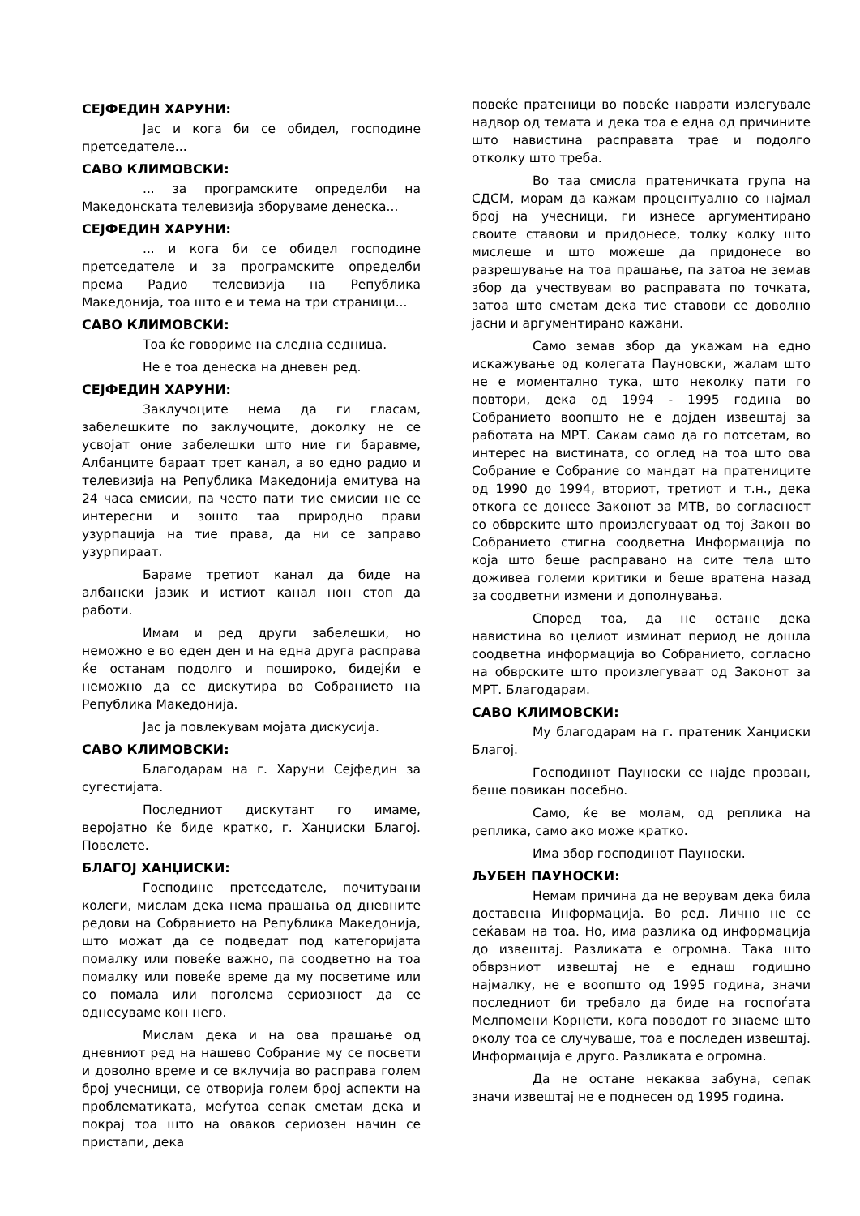СЕЈФЕДИН ХАРУНИ:
Јас и кога би се обидел, господине претседателе...
САВО КЛИМОВСКИ:
... за програмските определби на Македонската телевизија зборуваме денеска...
СЕЈФЕДИН ХАРУНИ:
... и кога би се обидел господине претседателе и за програмските определби према Радио телевизија на Република Македонија, тоа што е и тема на три страници...
САВО КЛИМОВСКИ:
Тоа ќе говориме на следна седница.
Не е тоа денеска на дневен ред.
СЕЈФЕДИН ХАРУНИ:
Заклучоците нема да ги гласам, забелешките по заклучоците, доколку не се усвојат оние забелешки што ние ги баравме, Албанците бараат трет канал, а во едно радио и телевизија на Република Македонија емитува на 24 часа емисии, па често пати тие емисии не се интересни и зошто таа природно прави узурпација на тие права, да ни се заправо узурпираат.
Бараме третиот канал да биде на албански јазик и истиот канал нон стоп да работи.
Имам и ред други забелешки, но неможно е во еден ден и на една друга расправа ќе останам подолго и пошироко, бидејќи е неможно да се дискутира во Собранието на Република Македонија.
Јас ја повлекувам мојата дискусија.
САВО КЛИМОВСКИ:
Благодарам на г. Харуни Сејфедин за сугестијата.
Последниот дискутант го имаме, веројатно ќе биде кратко, г. Ханџиски Благој. Повелете.
БЛАГОЈ ХАНЏИСКИ:
Господине претседателе, почитувани колеги, мислам дека нема прашања од дневните редови на Собранието на Република Македонија, што можат да се подведат под категоријата помалку или повеќе важно, па соодветно на тоа помалку или повеќе време да му посветиме или со помала или поголема сериозност да се однесуваме кон него.
Мислам дека и на ова прашање од дневниот ред на нашево Собрание му се посвети и доволно време и се вклучија во расправа голем број учесници, се отворија голем број аспекти на проблематиката, меѓутоа сепак сметам дека и покрај тоа што на оваков сериозен начин се пристапи, дека
повеќе пратеници во повеќе наврати излегувале надвор од темата и дека тоа е една од причините што навистина расправата трае и подолго отколку што треба.
Во таа смисла пратеничката група на СДСМ, морам да кажам процентуално со најмал број на учесници, ги изнесе аргументирано своите ставови и придонесе, толку колку што мислеше и што можеше да придонесе во разрешување на тоа прашање, па затоа не земав збор да учествувам во расправата по точката, затоа што сметам дека тие ставови се доволно јасни и аргументирано кажани.
Само земав збор да укажам на едно искажување од колегата Пауновски, жалам што не е моментално тука, што неколку пати го повтори, дека од 1994 - 1995 година во Собранието воопшто не е дојден извештај за работата на МРТ. Сакам само да го потсетам, во интерес на вистината, со оглед на тоа што ова Собрание е Собрание со мандат на пратениците од 1990 до 1994, вториот, третиот и т.н., дека откога се донесе Законот за МТВ, во согласност со обврските што произлегуваат од тој Закон во Собранието стигна соодветна Информација по која што беше расправано на сите тела што доживеа големи критики и беше вратена назад за соодветни измени и дополнувања.
Според тоа, да не остане дека навистина во целиот изминат период не дошла соодветна информација во Собранието, согласно на обврските што произлегуваат од Законот за МРТ. Благодарам.
САВО КЛИМОВСКИ:
Му благодарам на г. пратеник Ханџиски Благој.
Господинот Пауноски се најде прозван, беше повикан посебно.
Само, ќе ве молам, од реплика на реплика, само ако може кратко.
Има збор господинот Пауноски.
ЉУБЕН ПАУНОСКИ:
Немам причина да не верувам дека била доставена Информација. Во ред. Лично не се сеќавам на тоа. Но, има разлика од информација до извештај. Разликата е огромна. Така што обврзниот извештај не е еднаш годишно најмалку, не е воопшто од 1995 година, значи последниот би требало да биде на госпоѓата Мелпомени Корнети, кога поводот го знаеме што околу тоа се случуваше, тоа е последен извештај. Информација е друго. Разликата е огромна.
Да не остане некаква забуна, сепак значи извештај не е поднесен од 1995 година.